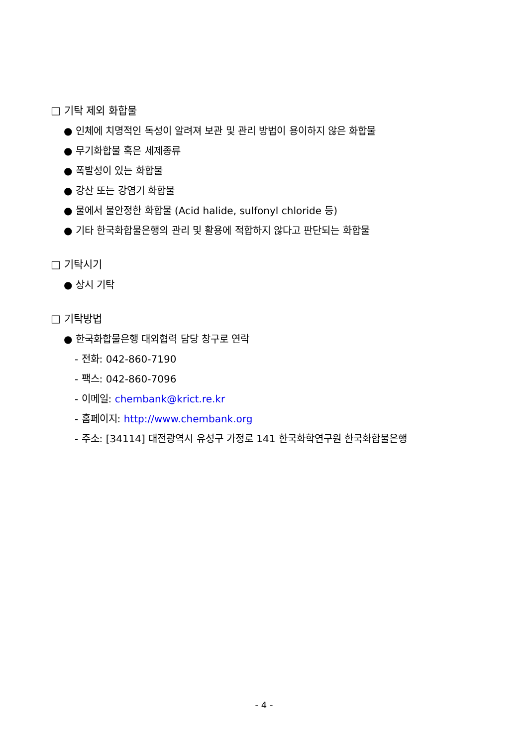□ 기탁 제외 화합물
● 인체에 치명적인 독성이 알려져 보관 및 관리 방법이 용이하지 않은 화합물
● 무기화합물 혹은 세제종류
● 폭발성이 있는 화합물
● 강산 또는 강염기 화합물
● 물에서 불안정한 화합물 (Acid halide, sulfonyl chloride 등)
● 기타 한국화합물은행의 관리 및 활용에 적합하지 않다고 판단되는 화합물
□ 기탁시기
● 상시 기탁
□ 기탁방법
● 한국화합물은행 대외협력 담당 창구로 연락
- 전화: 042-860-7190
- 팩스: 042-860-7096
- 이메일: chembank@krict.re.kr
- 홈페이지: http://www.chembank.org
- 주소: [34114] 대전광역시 유성구 가정로 141 한국화학연구원 한국화합물은행
- 4 -